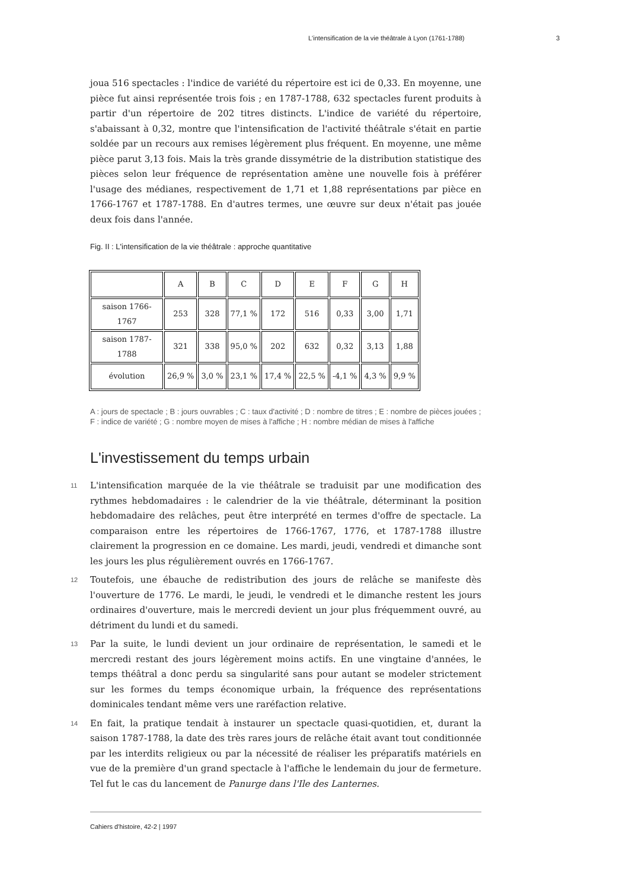L'intensification de la vie théâtrale à Lyon (1761-1788) 3
joua 516 spectacles : l'indice de variété du répertoire est ici de 0,33. En moyenne, une pièce fut ainsi représentée trois fois ; en 1787-1788, 632 spectacles furent produits à partir d'un répertoire de 202 titres distincts. L'indice de variété du répertoire, s'abaissant à 0,32, montre que l'intensification de l'activité théâtrale s'était en partie soldée par un recours aux remises légèrement plus fréquent. En moyenne, une même pièce parut 3,13 fois. Mais la très grande dissymétrie de la distribution statistique des pièces selon leur fréquence de représentation amène une nouvelle fois à préférer l'usage des médianes, respectivement de 1,71 et 1,88 représentations par pièce en 1766-1767 et 1787-1788. En d'autres termes, une œuvre sur deux n'était pas jouée deux fois dans l'année.
Fig. II : L'intensification de la vie théâtrale : approche quantitative
| | A | B | C | D | E | F | G | H |
| saison 1766-1767 | 253 | 328 | 77,1 % | 172 | 516 | 0,33 | 3,00 | 1,71 |
| saison 1787-1788 | 321 | 338 | 95,0 % | 202 | 632 | 0,32 | 3,13 | 1,88 |
| évolution | 26,9 % | 3,0 % | 23,1 % | 17,4 % | 22,5 % | -4,1 % | 4,3 % | 9,9 % |
A : jours de spectacle ; B : jours ouvrables ; C : taux d'activité ; D : nombre de titres ; E : nombre de pièces jouées ; F : indice de variété ; G : nombre moyen de mises à l'affiche ; H : nombre médian de mises à l'affiche
L'investissement du temps urbain
11 L'intensification marquée de la vie théâtrale se traduisit par une modification des rythmes hebdomadaires : le calendrier de la vie théâtrale, déterminant la position hebdomadaire des relâches, peut être interprété en termes d'offre de spectacle. La comparaison entre les répertoires de 1766-1767, 1776, et 1787-1788 illustre clairement la progression en ce domaine. Les mardi, jeudi, vendredi et dimanche sont les jours les plus régulièrement ouvrés en 1766-1767.
12 Toutefois, une ébauche de redistribution des jours de relâche se manifeste dès l'ouverture de 1776. Le mardi, le jeudi, le vendredi et le dimanche restent les jours ordinaires d'ouverture, mais le mercredi devient un jour plus fréquemment ouvré, au détriment du lundi et du samedi.
13 Par la suite, le lundi devient un jour ordinaire de représentation, le samedi et le mercredi restant des jours légèrement moins actifs. En une vingtaine d'années, le temps théâtral a donc perdu sa singularité sans pour autant se modeler strictement sur les formes du temps économique urbain, la fréquence des représentations dominicales tendant même vers une raréfaction relative.
14 En fait, la pratique tendait à instaurer un spectacle quasi-quotidien, et, durant la saison 1787-1788, la date des très rares jours de relâche était avant tout conditionnée par les interdits religieux ou par la nécessité de réaliser les préparatifs matériels en vue de la première d'un grand spectacle à l'affiche le lendemain du jour de fermeture. Tel fut le cas du lancement de Panurge dans l'Ile des Lanternes.
Cahiers d'histoire, 42-2 | 1997